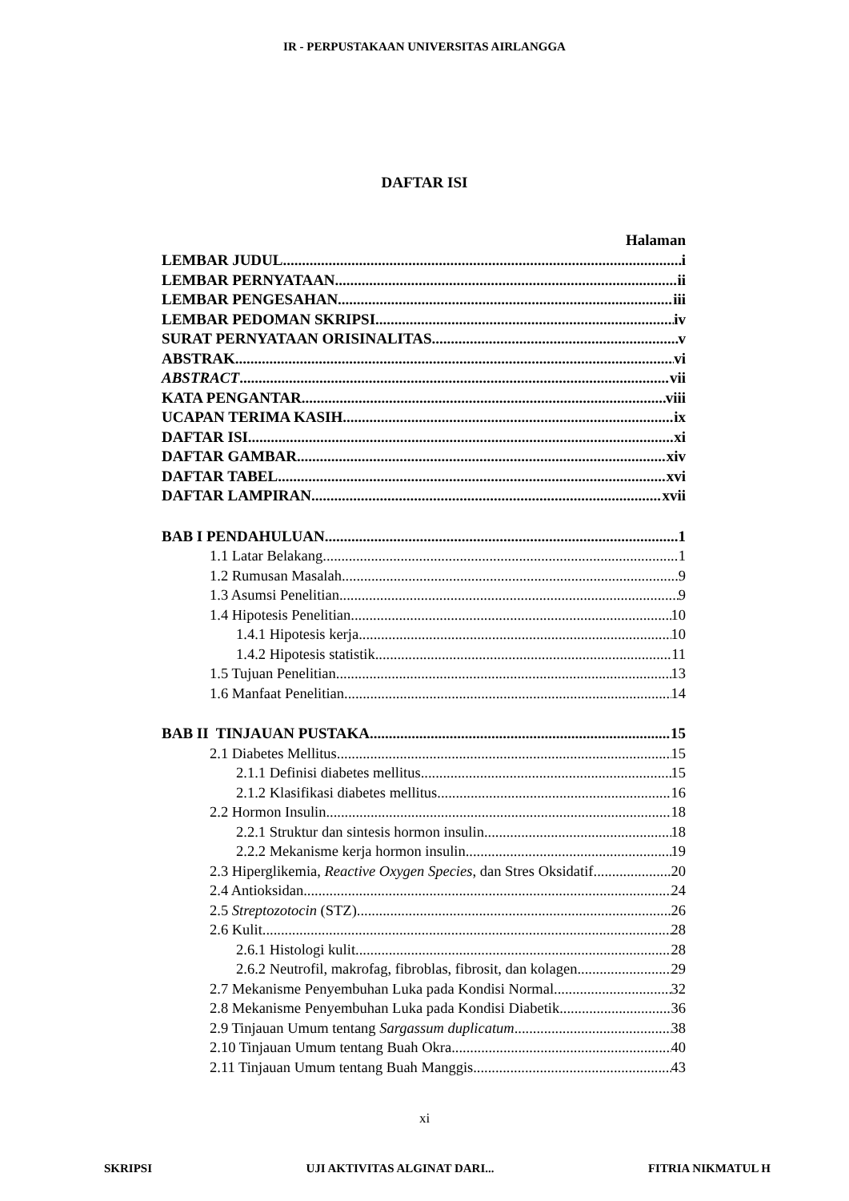IR - PERPUSTAKAAN UNIVERSITAS AIRLANGGA
DAFTAR ISI
Halaman
LEMBAR JUDUL i
LEMBAR PERNYATAAN ii
LEMBAR PENGESAHAN iii
LEMBAR PEDOMAN SKRIPSI iv
SURAT PERNYATAAN ORISINALITAS v
ABSTRAK vi
ABSTRACT vii
KATA PENGANTAR viii
UCAPAN TERIMA KASIH ix
DAFTAR ISI xi
DAFTAR GAMBAR xiv
DAFTAR TABEL xvi
DAFTAR LAMPIRAN xvii
BAB I PENDAHULUAN 1
1.1 Latar Belakang 1
1.2 Rumusan Masalah 9
1.3 Asumsi Penelitian 9
1.4 Hipotesis Penelitian 10
1.4.1 Hipotesis kerja 10
1.4.2 Hipotesis statistik 11
1.5 Tujuan Penelitian 13
1.6 Manfaat Penelitian 14
BAB II TINJAUAN PUSTAKA 15
2.1 Diabetes Mellitus 15
2.1.1 Definisi diabetes mellitus 15
2.1.2 Klasifikasi diabetes mellitus 16
2.2 Hormon Insulin 18
2.2.1 Struktur dan sintesis hormon insulin 18
2.2.2 Mekanisme kerja hormon insulin 19
2.3 Hiperglikemia, Reactive Oxygen Species, dan Stres Oksidatif 20
2.4 Antioksidan 24
2.5 Streptozotocin (STZ) 26
2.6 Kulit 28
2.6.1 Histologi kulit 28
2.6.2 Neutrofil, makrofag, fibroblas, fibrosit, dan kolagen 29
2.7 Mekanisme Penyembuhan Luka pada Kondisi Normal 32
2.8 Mekanisme Penyembuhan Luka pada Kondisi Diabetik 36
2.9 Tinjauan Umum tentang Sargassum duplicatum 38
2.10 Tinjauan Umum tentang Buah Okra 40
2.11 Tinjauan Umum tentang Buah Manggis 43
xi
SKRIPSI UJI AKTIVITAS ALGINAT DARI... FITRIA NIKMATUL H